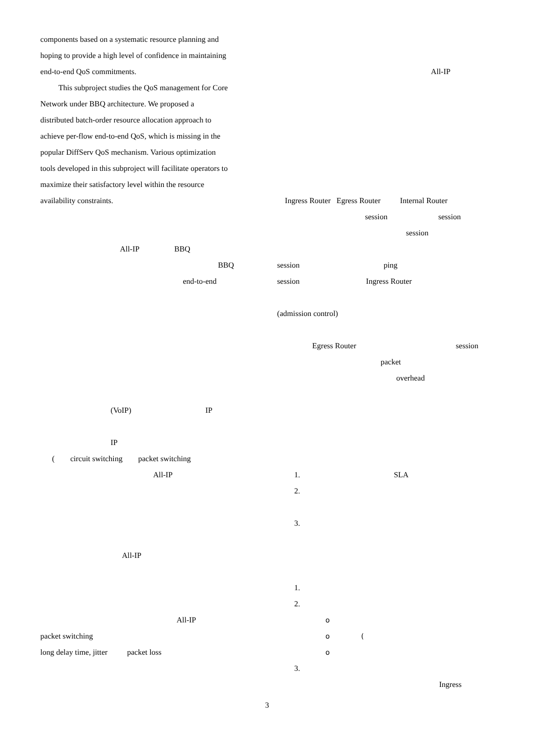components based on a systematic resource planning and
hoping to provide a high level of confidence in maintaining
end-to-end QoS commitments.
This subproject studies the QoS management for Core
Network under BBQ architecture. We proposed a
distributed batch-order resource allocation approach to
achieve per-flow end-to-end QoS, which is missing in the
popular DiffServ QoS mechanism. Various optimization
tools developed in this subproject will facilitate operators to
maximize their satisfactory level within the resource
availability constraints.
All-IP BBQ
BBQ
end-to-end
(VoIP) IP
IP
( circuit switching packet switching
All-IP
All-IP
All-IP
packet switching
long delay time, jitter packet loss
All-IP
Ingress Router Egress Router Internal Router
session session
session
session ping
session Ingress Router
(admission control)
Egress Router session
packet
overhead
1. SLA
2.
3.
1.
2.
o
o (
o
3.
Ingress
3